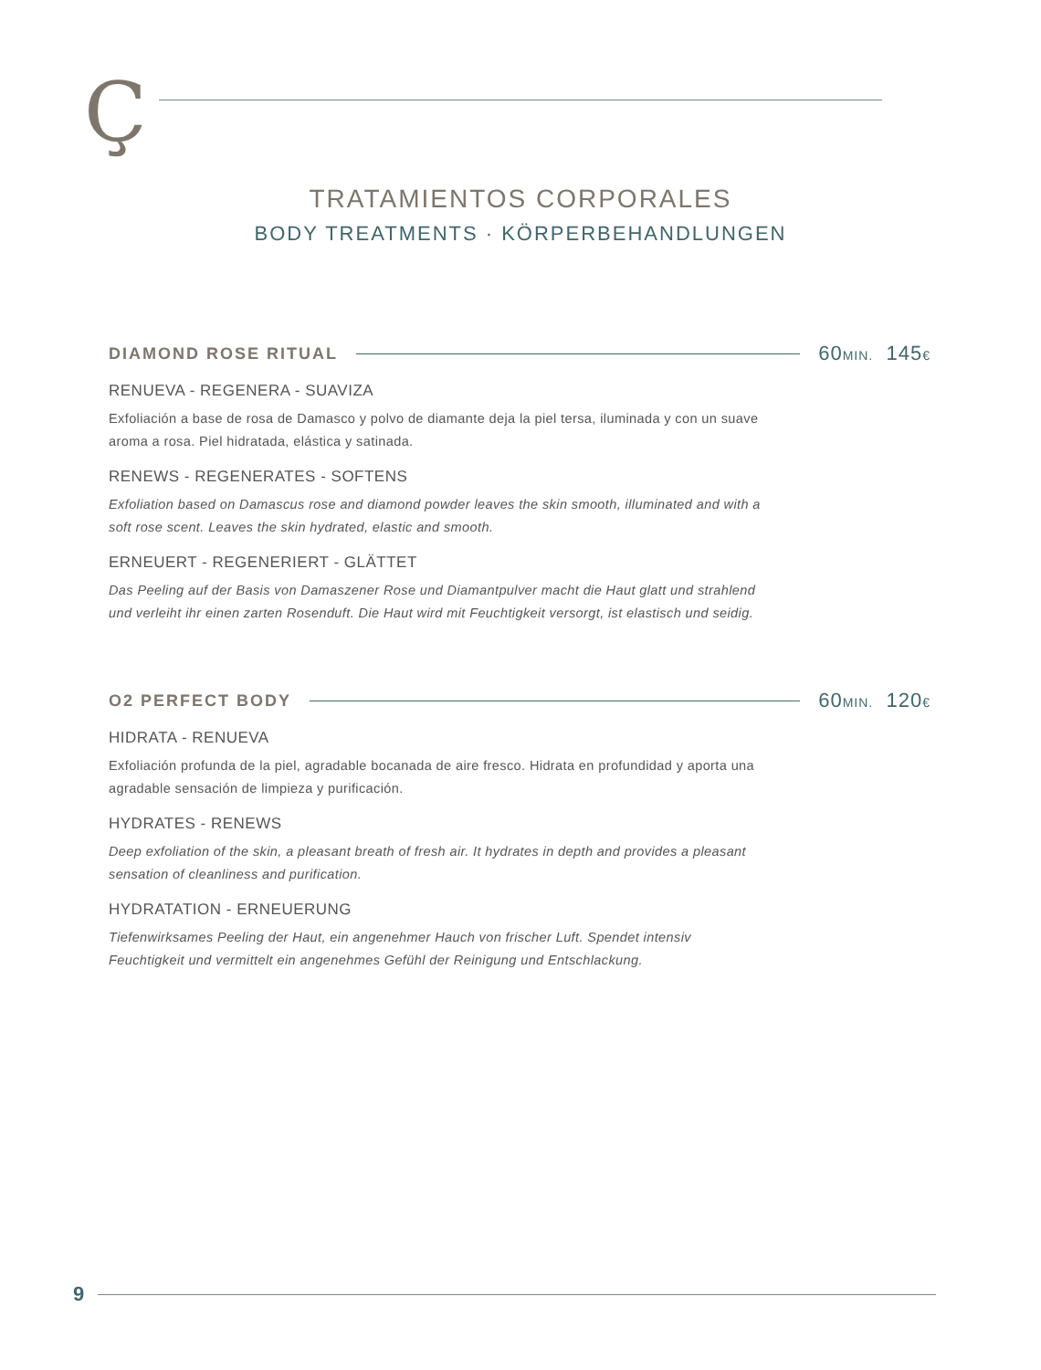Ç
TRATAMIENTOS CORPORALES
BODY TREATMENTS · KÖRPERBEHANDLUNGEN
DIAMOND ROSE RITUAL 60MIN. 145€
RENUEVA - REGENERA - SUAVIZA
Exfoliación a base de rosa de Damasco y polvo de diamante deja la piel tersa, iluminada y con un suave aroma a rosa. Piel hidratada, elástica y satinada.
RENEWS - REGENERATES - SOFTENS
Exfoliation based on Damascus rose and diamond powder leaves the skin smooth, illuminated and with a soft rose scent. Leaves the skin hydrated, elastic and smooth.
ERNEUERT - REGENERIERT - GLÄTTET
Das Peeling auf der Basis von Damaszener Rose und Diamantpulver macht die Haut glatt und strahlend und verleiht ihr einen zarten Rosenduft. Die Haut wird mit Feuchtigkeit versorgt, ist elastisch und seidig.
O2 PERFECT BODY 60MIN. 120€
HIDRATA - RENUEVA
Exfoliación profunda de la piel, agradable bocanada de aire fresco. Hidrata en profundidad y aporta una agradable sensación de limpieza y purificación.
HYDRATES - RENEWS
Deep exfoliation of the skin, a pleasant breath of fresh air. It hydrates in depth and provides a pleasant sensation of cleanliness and purification.
HYDRATATION - ERNEUERUNG
Tiefenwirksames Peeling der Haut, ein angenehmer Hauch von frischer Luft. Spendet intensiv Feuchtigkeit und vermittelt ein angenehmes Gefühl der Reinigung und Entschlackung.
9